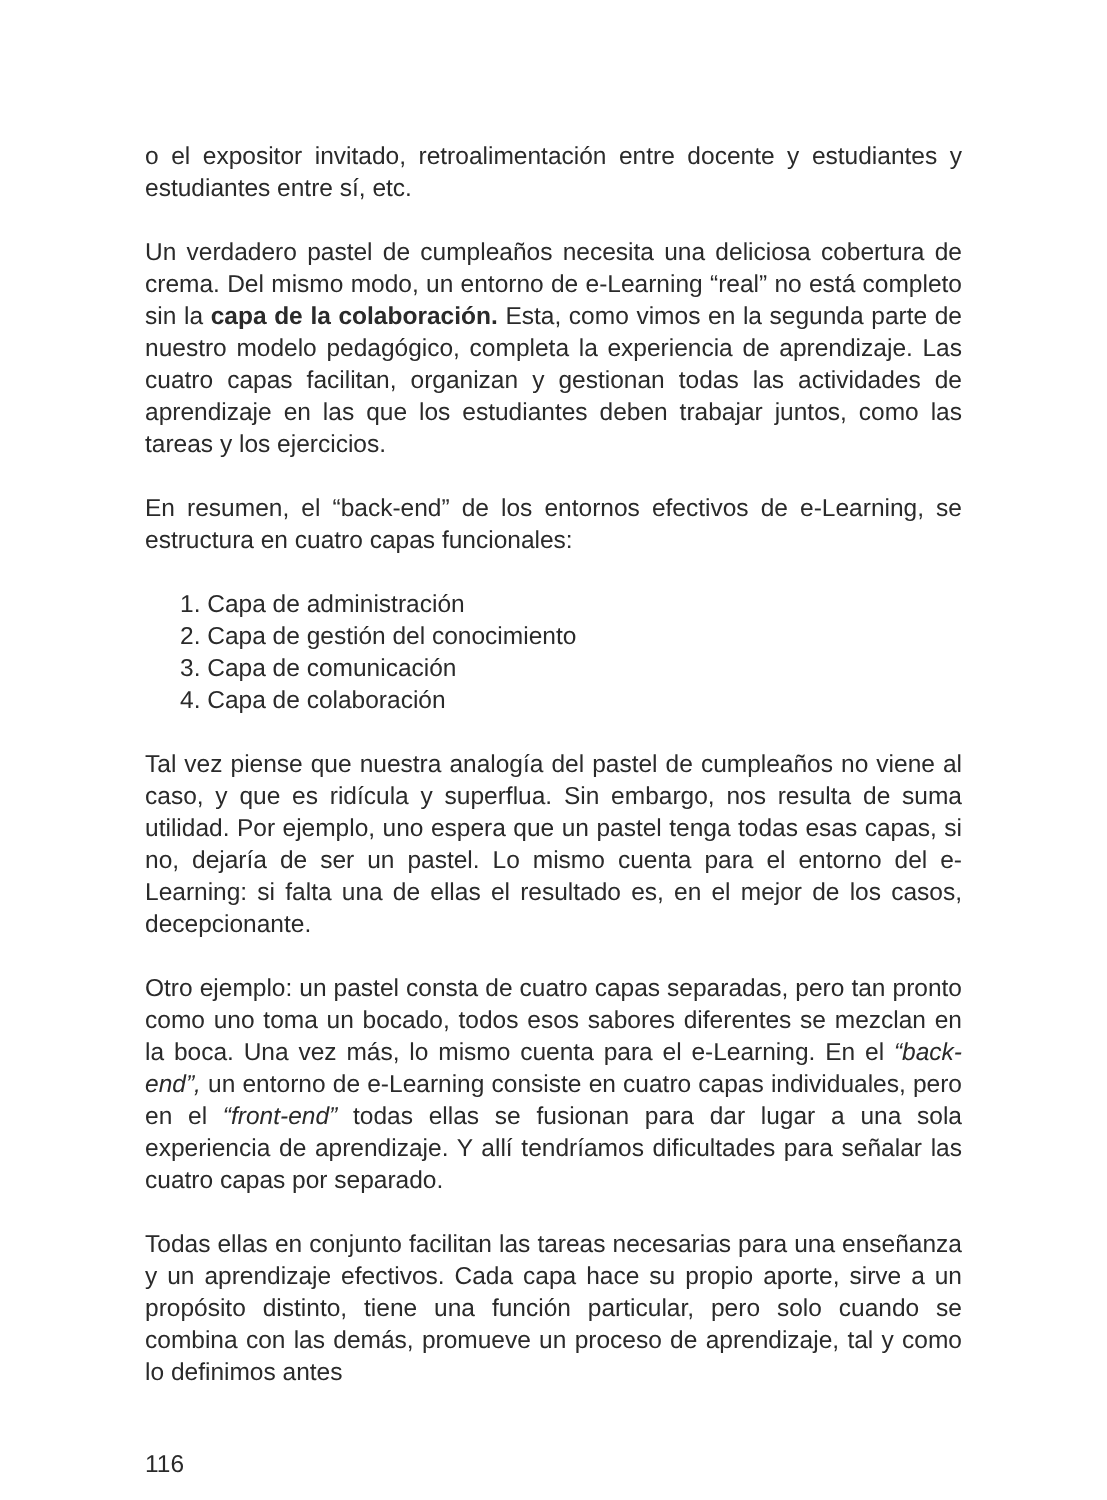o el expositor invitado, retroalimentación entre docente y estudiantes y estudiantes entre sí, etc.
Un verdadero pastel de cumpleaños necesita una deliciosa cobertura de crema. Del mismo modo, un entorno de e-Learning “real” no está completo sin la capa de la colaboración. Esta, como vimos en la segunda parte de nuestro modelo pedagógico, completa la experiencia de aprendizaje. Las cuatro capas facilitan, organizan y gestionan todas las actividades de aprendizaje en las que los estudiantes deben trabajar juntos, como las tareas y los ejercicios.
En resumen, el “back-end” de los entornos efectivos de e-Learning, se estructura en cuatro capas funcionales:
1. Capa de administración
2. Capa de gestión del conocimiento
3. Capa de comunicación
4. Capa de colaboración
Tal vez piense que nuestra analogía del pastel de cumpleaños no viene al caso, y que es ridícula y superflua. Sin embargo, nos resulta de suma utilidad. Por ejemplo, uno espera que un pastel tenga todas esas capas, si no, dejaría de ser un pastel. Lo mismo cuenta para el entorno del e-Learning: si falta una de ellas el resultado es, en el mejor de los casos, decepcionante.
Otro ejemplo: un pastel consta de cuatro capas separadas, pero tan pronto como uno toma un bocado, todos esos sabores diferentes se mezclan en la boca. Una vez más, lo mismo cuenta para el e-Learning. En el “back-end”, un entorno de e-Learning consiste en cuatro capas individuales, pero en el “front-end” todas ellas se fusionan para dar lugar a una sola experiencia de aprendizaje. Y allí tendríamos dificultades para señalar las cuatro capas por separado.
Todas ellas en conjunto facilitan las tareas necesarias para una enseñanza y un aprendizaje efectivos. Cada capa hace su propio aporte, sirve a un propósito distinto, tiene una función particular, pero solo cuando se combina con las demás, promueve un proceso de aprendizaje, tal y como lo definimos antes
116